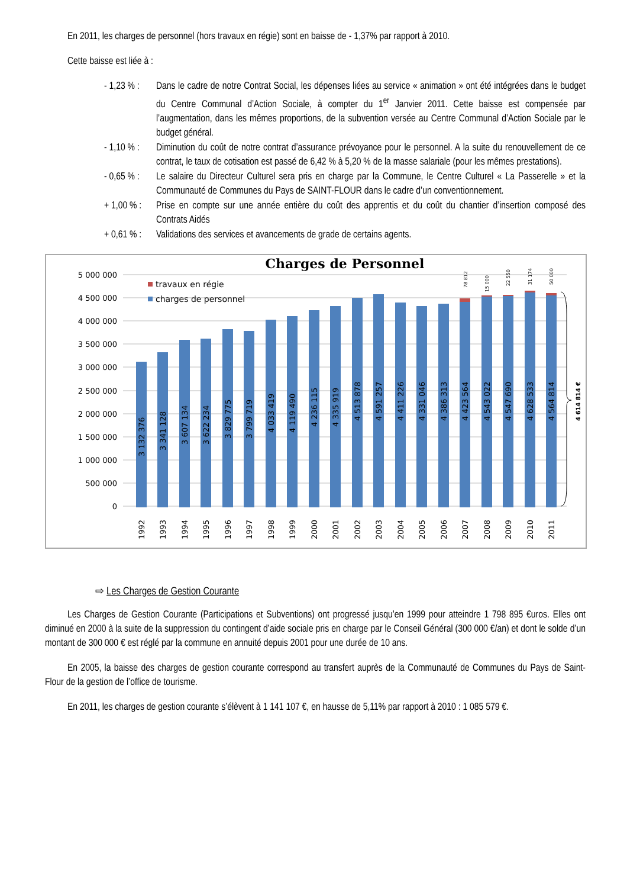En 2011, les charges de personnel (hors travaux en régie) sont en baisse de - 1,37% par rapport à 2010.
Cette baisse est liée à :
- 1,23 % : Dans le cadre de notre Contrat Social, les dépenses liées au service « animation » ont été intégrées dans le budget du Centre Communal d’Action Sociale, à compter du 1<sup>er</sup> Janvier 2011. Cette baisse est compensée par l’augmentation, dans les mêmes proportions, de la subvention versée au Centre Communal d’Action Sociale par le budget général.
- 1,10 % : Diminution du coût de notre contrat d’assurance prévoyance pour le personnel. A la suite du renouvellement de ce contrat, le taux de cotisation est passé de 6,42 % à 5,20 % de la masse salariale (pour les mêmes prestations).
- 0,65 % : Le salaire du Directeur Culturel sera pris en charge par la Commune, le Centre Culturel « La Passerelle » et la Communauté de Communes du Pays de SAINT-FLOUR dans le cadre d’un conventionnement.
+ 1,00 % : Prise en compte sur une année entière du coût des apprentis et du coût du chantier d’insertion composé des Contrats Aidés
+ 0,61 % : Validations des services et avancements de grade de certains agents.
Charges de Personnel
5 000 000
4 500 000
4 000 000
3 500 000
3 000 000
2 500 000
2 000 000
1 500 000
1 000 000
500 000
0
travaux en régie
charges de personnel
3 132 376
3 341 128
3 607 134
3 622 234
3 829 775
3 799 719
4 033 419
4 119 490
4 236 115
4 335 919
4 513 878
4 591 257
4 411 226
4 331 046
4 386 313
4 423 564
4 543 022
4 547 690
4 628 533
4 564 814
78 812
15 000
22 550
31 174
50 000
4 614 814 €
1992
1993
1994
1995
1996
1997
1998
1999
2000
2001
2002
2003
2004
2005
2006
2007
2008
2009
2010
2011
⇨ Les Charges de Gestion Courante
Les Charges de Gestion Courante (Participations et Subventions) ont progressé jusqu’en 1999 pour atteindre 1 798 895 €uros. Elles ont diminué en 2000 à la suite de la suppression du contingent d’aide sociale pris en charge par le Conseil Général (300 000 €/an) et dont le solde d’un montant de 300 000 € est réglé par la commune en annuité depuis 2001 pour une durée de 10 ans.
En 2005, la baisse des charges de gestion courante correspond au transfert auprès de la Communauté de Communes du Pays de Saint-Flour de la gestion de l’office de tourisme.
En 2011, les charges de gestion courante s’élèvent à 1 141 107 €, en hausse de 5,11% par rapport à 2010 : 1 085 579 €.